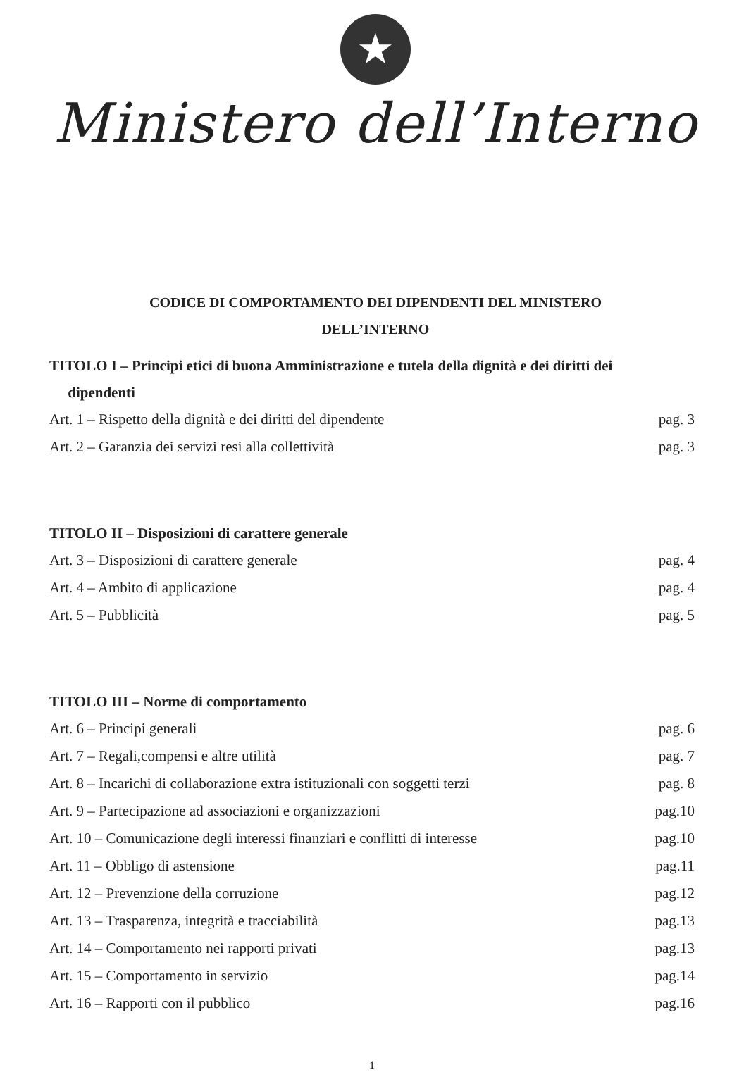★
Ministero dell’Interno
CODICE DI COMPORTAMENTO DEI DIPENDENTI DEL MINISTERO
DELL’INTERNO
TITOLO I – Principi etici di buona Amministrazione e tutela della dignità e dei diritti dei
dipendenti
Art. 1 – Rispetto della dignità e dei diritti del dipendente pag. 3
Art. 2 – Garanzia dei servizi resi alla collettività pag. 3
TITOLO II – Disposizioni di carattere generale
Art. 3 – Disposizioni di carattere generale pag. 4
Art. 4 – Ambito di applicazione pag. 4
Art. 5 – Pubblicità pag. 5
TITOLO III – Norme di comportamento
Art. 6 – Principi generali pag. 6
Art. 7 – Regali,compensi e altre utilità pag. 7
Art. 8 – Incarichi di collaborazione extra istituzionali con soggetti terzi pag. 8
Art. 9 – Partecipazione ad associazioni e organizzazioni pag.10
Art. 10 – Comunicazione degli interessi finanziari e conflitti di interesse pag.10
Art. 11 – Obbligo di astensione pag.11
Art. 12 – Prevenzione della corruzione pag.12
Art. 13 – Trasparenza, integrità e tracciabilità pag.13
Art. 14 – Comportamento nei rapporti privati pag.13
Art. 15 – Comportamento in servizio pag.14
Art. 16 – Rapporti con il pubblico pag.16
1